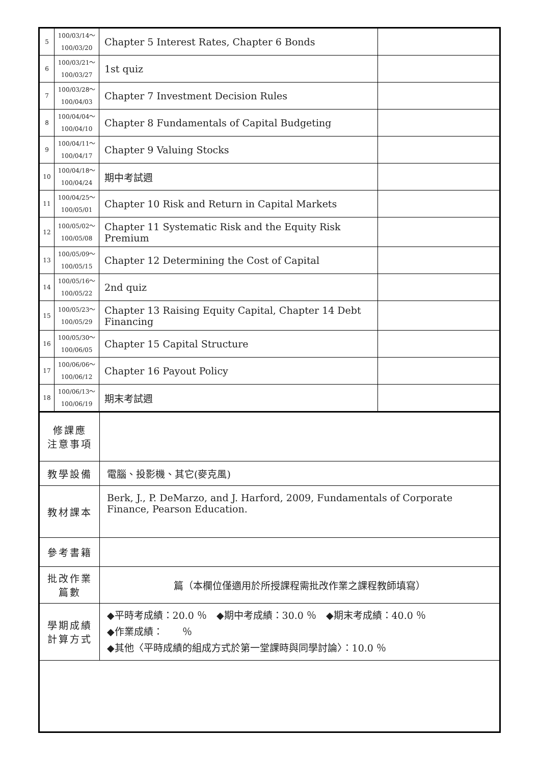| 5 | 100/03/14～ 100/03/20 | Chapter 5 Interest Rates, Chapter 6 Bonds | |
| 6 | 100/03/21～ 100/03/27 | 1st quiz | |
| 7 | 100/03/28～ 100/04/03 | Chapter 7 Investment Decision Rules | |
| 8 | 100/04/04～ 100/04/10 | Chapter 8 Fundamentals of Capital Budgeting | |
| 9 | 100/04/11～ 100/04/17 | Chapter 9 Valuing Stocks | |
| 10 | 100/04/18～ 100/04/24 | 期中考試週 | |
| 11 | 100/04/25～ 100/05/01 | Chapter 10 Risk and Return in Capital Markets | |
| 12 | 100/05/02～ 100/05/08 | Chapter 11 Systematic Risk and the Equity Risk Premium | |
| 13 | 100/05/09～ 100/05/15 | Chapter 12 Determining the Cost of Capital | |
| 14 | 100/05/16～ 100/05/22 | 2nd quiz | |
| 15 | 100/05/23～ 100/05/29 | Chapter 13 Raising Equity Capital, Chapter 14 Debt Financing | |
| 16 | 100/05/30～ 100/06/05 | Chapter 15 Capital Structure | |
| 17 | 100/06/06～ 100/06/12 | Chapter 16 Payout Policy | |
| 18 | 100/06/13～ 100/06/19 | 期末考試週 | |
| 修課應 注意事項 | |
| 教學設備 | 電腦、投影機、其它(麥克風) |
| 教材課本 | Berk, J., P. DeMarzo, and J. Harford, 2009, Fundamentals of Corporate Finance, Pearson Education. |
| 參考書籍 | |
| 批改作業 篇數 | 篇（本欄位僅適用於所授課程需批改作業之課程教師填寫） |
| 學期成績 計算方式 | ◆平時考成績：20.0 ％ ◆期中考成績：30.0 ％ ◆期末考成績：40.0 ％ ◆作業成績： ％ ◆其他〈平時成績的組成方式於第一堂課時與同學討論〉：10.0 ％ |